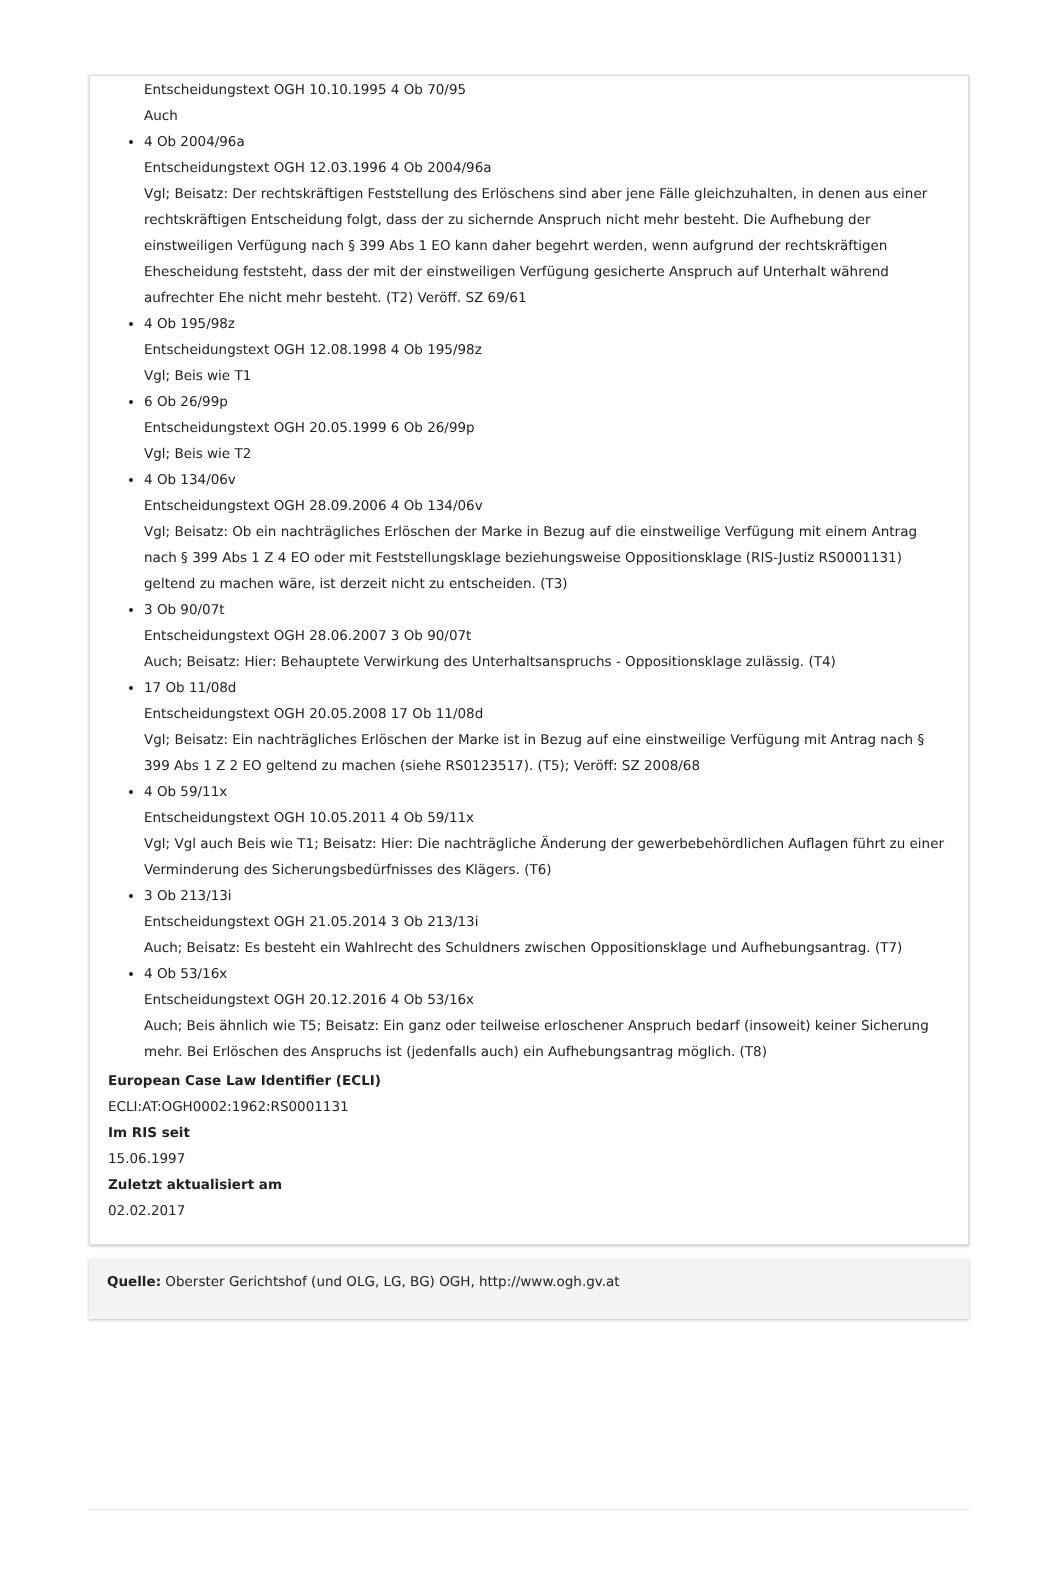Entscheidungstext OGH 10.10.1995 4 Ob 70/95
Auch
4 Ob 2004/96a
Entscheidungstext OGH 12.03.1996 4 Ob 2004/96a
Vgl; Beisatz: Der rechtskräftigen Feststellung des Erlöschens sind aber jene Fälle gleichzuhalten, in denen aus einer rechtskräftigen Entscheidung folgt, dass der zu sichernde Anspruch nicht mehr besteht. Die Aufhebung der einstweiligen Verfügung nach § 399 Abs 1 EO kann daher begehrt werden, wenn aufgrund der rechtskräftigen Ehescheidung feststeht, dass der mit der einstweiligen Verfügung gesicherte Anspruch auf Unterhalt während aufrechter Ehe nicht mehr besteht. (T2) Veröff. SZ 69/61
4 Ob 195/98z
Entscheidungstext OGH 12.08.1998 4 Ob 195/98z
Vgl; Beis wie T1
6 Ob 26/99p
Entscheidungstext OGH 20.05.1999 6 Ob 26/99p
Vgl; Beis wie T2
4 Ob 134/06v
Entscheidungstext OGH 28.09.2006 4 Ob 134/06v
Vgl; Beisatz: Ob ein nachträgliches Erlöschen der Marke in Bezug auf die einstweilige Verfügung mit einem Antrag nach § 399 Abs 1 Z 4 EO oder mit Feststellungsklage beziehungsweise Oppositionsklage (RIS-Justiz RS0001131) geltend zu machen wäre, ist derzeit nicht zu entscheiden. (T3)
3 Ob 90/07t
Entscheidungstext OGH 28.06.2007 3 Ob 90/07t
Auch; Beisatz: Hier: Behauptete Verwirkung des Unterhaltsanspruchs - Oppositionsklage zulässig. (T4)
17 Ob 11/08d
Entscheidungstext OGH 20.05.2008 17 Ob 11/08d
Vgl; Beisatz: Ein nachträgliches Erlöschen der Marke ist in Bezug auf eine einstweilige Verfügung mit Antrag nach § 399 Abs 1 Z 2 EO geltend zu machen (siehe RS0123517). (T5); Veröff: SZ 2008/68
4 Ob 59/11x
Entscheidungstext OGH 10.05.2011 4 Ob 59/11x
Vgl; Vgl auch Beis wie T1; Beisatz: Hier: Die nachträgliche Änderung der gewerbebehördlichen Auflagen führt zu einer Verminderung des Sicherungsbedürfnisses des Klägers. (T6)
3 Ob 213/13i
Entscheidungstext OGH 21.05.2014 3 Ob 213/13i
Auch; Beisatz: Es besteht ein Wahlrecht des Schuldners zwischen Oppositionsklage und Aufhebungsantrag. (T7)
4 Ob 53/16x
Entscheidungstext OGH 20.12.2016 4 Ob 53/16x
Auch; Beis ähnlich wie T5; Beisatz: Ein ganz oder teilweise erloschener Anspruch bedarf (insoweit) keiner Sicherung mehr. Bei Erlöschen des Anspruchs ist (jedenfalls auch) ein Aufhebungsantrag möglich. (T8)
European Case Law Identifier (ECLI)
ECLI:AT:OGH0002:1962:RS0001131
Im RIS seit
15.06.1997
Zuletzt aktualisiert am
02.02.2017
Quelle: Oberster Gerichtshof (und OLG, LG, BG) OGH, http://www.ogh.gv.at